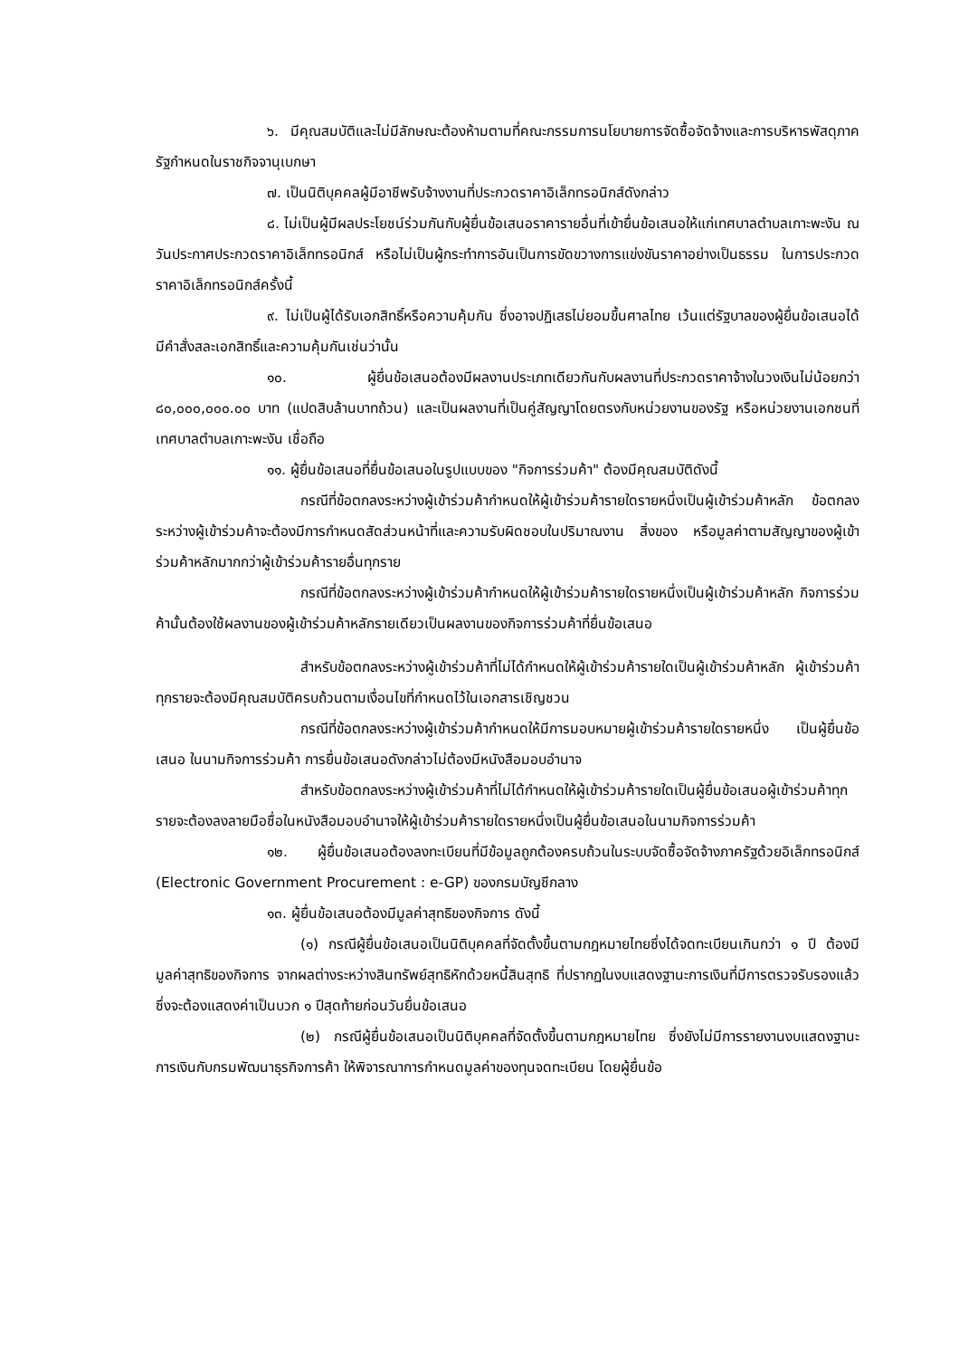๖. มีคุณสมบัติและไม่มีลักษณะต้องห้ามตามที่คณะกรรมการนโยบายการจัดซื้อจัดจ้างและการบริหารพัสดุภาครัฐกำหนดในราชกิจจานุเบกษา
๗. เป็นนิติบุคคลผู้มีอาชีพรับจ้างงานที่ประกวดราคาอิเล็กทรอนิกส์ดังกล่าว
๘. ไม่เป็นผู้มีผลประโยชน์ร่วมกันกับผู้ยื่นข้อเสนอราคารายอื่นที่เข้ายื่นข้อเสนอให้แก่เทศบาลตำบลเกาะพะงัน ณ วันประกาศประกวดราคาอิเล็กทรอนิกส์ หรือไม่เป็นผู้กระทำการอันเป็นการขัดขวางการแข่งขันราคาอย่างเป็นธรรม ในการประกวดราคาอิเล็กทรอนิกส์ครั้งนี้
๙. ไม่เป็นผู้ได้รับเอกสิทธิ์หรือความคุ้มกัน ซึ่งอาจปฏิเสธไม่ยอมขึ้นศาลไทย เว้นแต่รัฐบาลของผู้ยื่นข้อเสนอได้มีคำสั่งสละเอกสิทธิ์และความคุ้มกันเช่นว่านั้น
๑๐. ผู้ยื่นข้อเสนอต้องมีผลงานประเภทเดียวกันกับผลงานที่ประกวดราคาจ้างในวงเงินไม่น้อยกว่า ๘๐,๐๐๐,๐๐๐.๐๐ บาท (แปดสิบล้านบาทถ้วน) และเป็นผลงานที่เป็นคู่สัญญาโดยตรงกับหน่วยงานของรัฐ หรือหน่วยงานเอกชนที่ เทศบาลตำบลเกาะพะงัน เชื่อถือ
๑๑. ผู้ยื่นข้อเสนอที่ยื่นข้อเสนอในรูปแบบของ "กิจการร่วมค้า" ต้องมีคุณสมบัติดังนี้
กรณีที่ข้อตกลงระหว่างผู้เข้าร่วมค้ากำหนดให้ผู้เข้าร่วมค้ารายใดรายหนึ่งเป็นผู้เข้าร่วมค้าหลัก ข้อตกลงระหว่างผู้เข้าร่วมค้าจะต้องมีการกำหนดสัดส่วนหน้าที่และความรับผิดชอบในปริมาณงาน สิ่งของ หรือมูลค่าตามสัญญาของผู้เข้าร่วมค้าหลักมากกว่าผู้เข้าร่วมค้ารายอื่นทุกราย
กรณีที่ข้อตกลงระหว่างผู้เข้าร่วมค้ากำหนดให้ผู้เข้าร่วมค้ารายใดรายหนึ่งเป็นผู้เข้าร่วมค้าหลัก กิจการร่วมค้านั้นต้องใช้ผลงานของผู้เข้าร่วมค้าหลักรายเดียวเป็นผลงานของกิจการร่วมค้าที่ยื่นข้อเสนอ
สำหรับข้อตกลงระหว่างผู้เข้าร่วมค้าที่ไม่ได้กำหนดให้ผู้เข้าร่วมค้ารายใดเป็นผู้เข้าร่วมค้าหลัก ผู้เข้าร่วมค้าทุกรายจะต้องมีคุณสมบัติครบถ้วนตามเงื่อนไขที่กำหนดไว้ในเอกสารเชิญชวน
กรณีที่ข้อตกลงระหว่างผู้เข้าร่วมค้ากำหนดให้มีการมอบหมายผู้เข้าร่วมค้ารายใดรายหนึ่ง เป็นผู้ยื่นข้อเสนอ ในนามกิจการร่วมค้า การยื่นข้อเสนอดังกล่าวไม่ต้องมีหนังสือมอบอำนาจ
สำหรับข้อตกลงระหว่างผู้เข้าร่วมค้าที่ไม่ได้กำหนดให้ผู้เข้าร่วมค้ารายใดเป็นผู้ยื่นข้อเสนอผู้เข้าร่วมค้าทุกรายจะต้องลงลายมือชื่อในหนังสือมอบอำนาจให้ผู้เข้าร่วมค้ารายใดรายหนึ่งเป็นผู้ยื่นข้อเสนอในนามกิจการร่วมค้า
๑๒. ผู้ยื่นข้อเสนอต้องลงทะเบียนที่มีข้อมูลถูกต้องครบถ้วนในระบบจัดซื้อจัดจ้างภาครัฐด้วยอิเล็กทรอนิกส์ (Electronic Government Procurement : e-GP) ของกรมบัญชีกลาง
๑๓. ผู้ยื่นข้อเสนอต้องมีมูลค่าสุทธิของกิจการ ดังนี้
(๑) กรณีผู้ยื่นข้อเสนอเป็นนิติบุคคลที่จัดตั้งขึ้นตามกฎหมายไทยซึ่งได้จดทะเบียนเกินกว่า ๑ ปี ต้องมีมูลค่าสุทธิของกิจการ จากผลต่างระหว่างสินทรัพย์สุทธิหักด้วยหนี้สินสุทธิ ที่ปรากฏในงบแสดงฐานะการเงินที่มีการตรวจรับรองแล้ว ซึ่งจะต้องแสดงค่าเป็นบวก ๑ ปีสุดท้ายก่อนวันยื่นข้อเสนอ
(๒) กรณีผู้ยื่นข้อเสนอเป็นนิติบุคคลที่จัดตั้งขึ้นตามกฎหมายไทย ซึ่งยังไม่มีการรายงานงบแสดงฐานะการเงินกับกรมพัฒนาธุรกิจการค้า ให้พิจารณาการกำหนดมูลค่าของทุนจดทะเบียน โดยผู้ยื่นข้อ